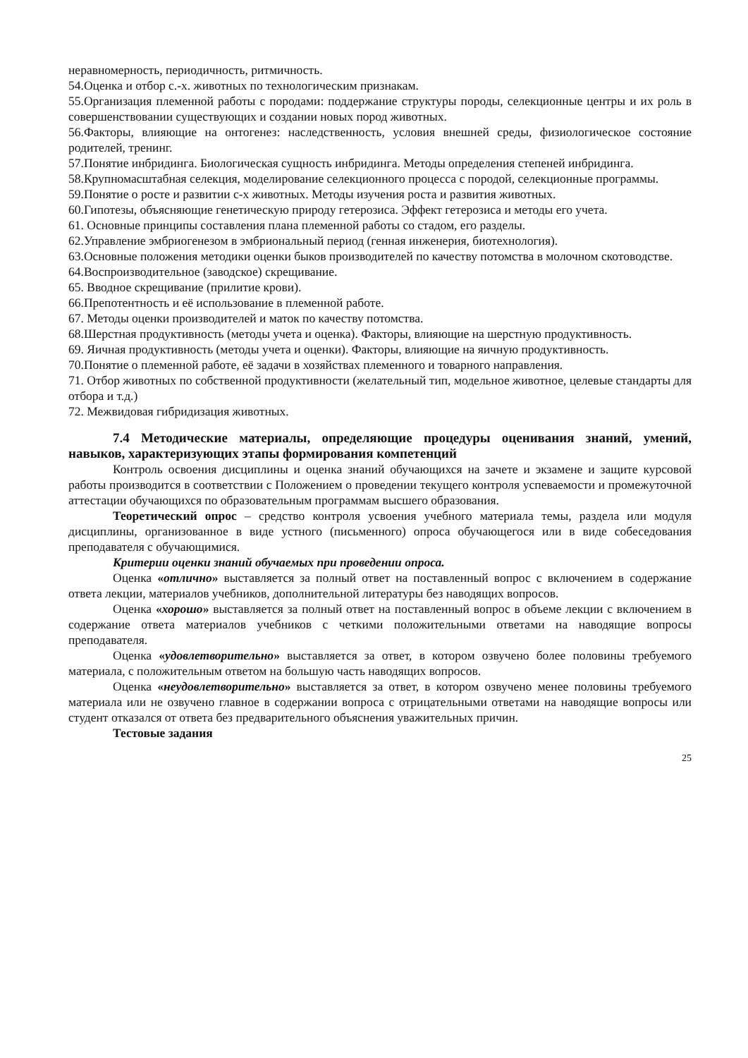неравномерность, периодичность, ритмичность.
54.Оценка и отбор с.-х. животных по технологическим признакам.
55.Организация племенной работы с породами: поддержание структуры породы, селекционные центры и их роль в совершенствовании существующих и создании новых пород животных.
56.Факторы, влияющие на онтогенез: наследственность, условия внешней среды, физиологическое состояние родителей, тренинг.
57.Понятие инбридинга. Биологическая сущность инбридинга. Методы определения степеней инбридинга.
58.Крупномасштабная селекция, моделирование селекционного процесса с породой, селекционные программы.
59.Понятие о росте и развитии с-х животных. Методы изучения роста и развития животных.
60.Гипотезы, объясняющие генетическую природу гетерозиса. Эффект гетерозиса и методы его учета.
61. Основные принципы составления плана племенной работы со стадом, его разделы.
62.Управление эмбриогенезом в эмбриональный период (генная инженерия, биотехнология).
63.Основные положения методики оценки быков производителей по качеству потомства в молочном скотоводстве.
64.Воспроизводительное (заводское) скрещивание.
65. Вводное скрещивание (прилитие крови).
66.Препотентность и её использование в племенной работе.
67. Методы оценки производителей и маток по качеству потомства.
68.Шерстная продуктивность (методы учета и оценка). Факторы, влияющие на шерстную продуктивность.
69. Яичная продуктивность (методы учета и оценки). Факторы, влияющие на яичную продуктивность.
70.Понятие о племенной работе, её задачи в хозяйствах племенного и товарного направления.
71. Отбор животных по собственной продуктивности (желательный тип, модельное животное, целевые стандарты для отбора и т.д.)
72. Межвидовая гибридизация животных.
7.4 Методические материалы, определяющие процедуры оценивания знаний, умений, навыков, характеризующих этапы формирования компетенций
Контроль освоения дисциплины и оценка знаний обучающихся на зачете и экзамене и защите курсовой работы производится в соответствии с Положением о проведении текущего контроля успеваемости и промежуточной аттестации обучающихся по образовательным программам высшего образования.
Теоретический опрос – средство контроля усвоения учебного материала темы, раздела или модуля дисциплины, организованное в виде устного (письменного) опроса обучающегося или в виде собеседования преподавателя с обучающимися.
Критерии оценки знаний обучаемых при проведении опроса.
Оценка «отлично» выставляется за полный ответ на поставленный вопрос с включением в содержание ответа лекции, материалов учебников, дополнительной литературы без наводящих вопросов.
Оценка «хорошо» выставляется за полный ответ на поставленный вопрос в объеме лекции с включением в содержание ответа материалов учебников с четкими положительными ответами на наводящие вопросы преподавателя.
Оценка «удовлетворительно» выставляется за ответ, в котором озвучено более половины требуемого материала, с положительным ответом на большую часть наводящих вопросов.
Оценка «неудовлетворительно» выставляется за ответ, в котором озвучено менее половины требуемого материала или не озвучено главное в содержании вопроса с отрицательными ответами на наводящие вопросы или студент отказался от ответа без предварительного объяснения уважительных причин.
Тестовые задания
25